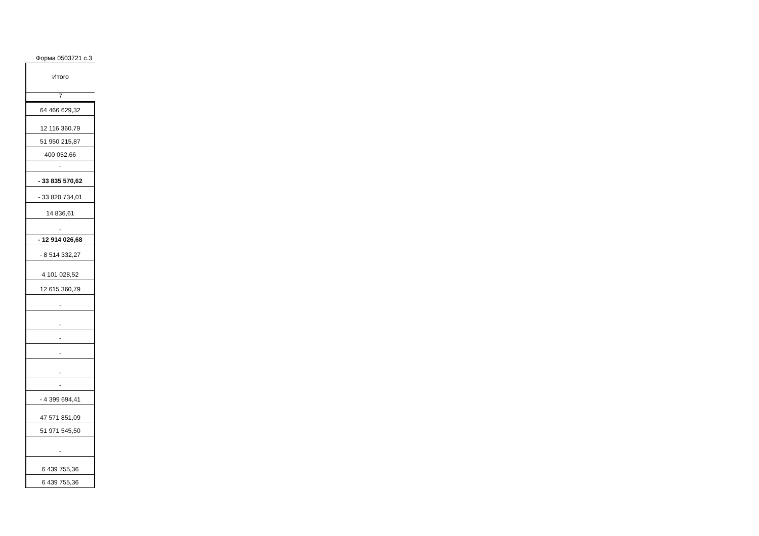Форма 0503721 с.3
| Итого |
| 7 |
| 64 466 629,32 |
| 12 116 360,79 |
| 51 950 215,87 |
| 400 052,66 |
| - |
| - 33 835 570,62 |
| - 33 820 734,01 |
| 14 836,61 |
| - |
| - 12 914 026,68 |
| - 8 514 332,27 |
| 4 101 028,52 |
| 12 615 360,79 |
| - |
| - |
| - |
| - |
| - |
| - |
| - 4 399 694,41 |
| 47 571 851,09 |
| 51 971 545,50 |
| - |
| 6 439 755,36 |
| 6 439 755,36 |